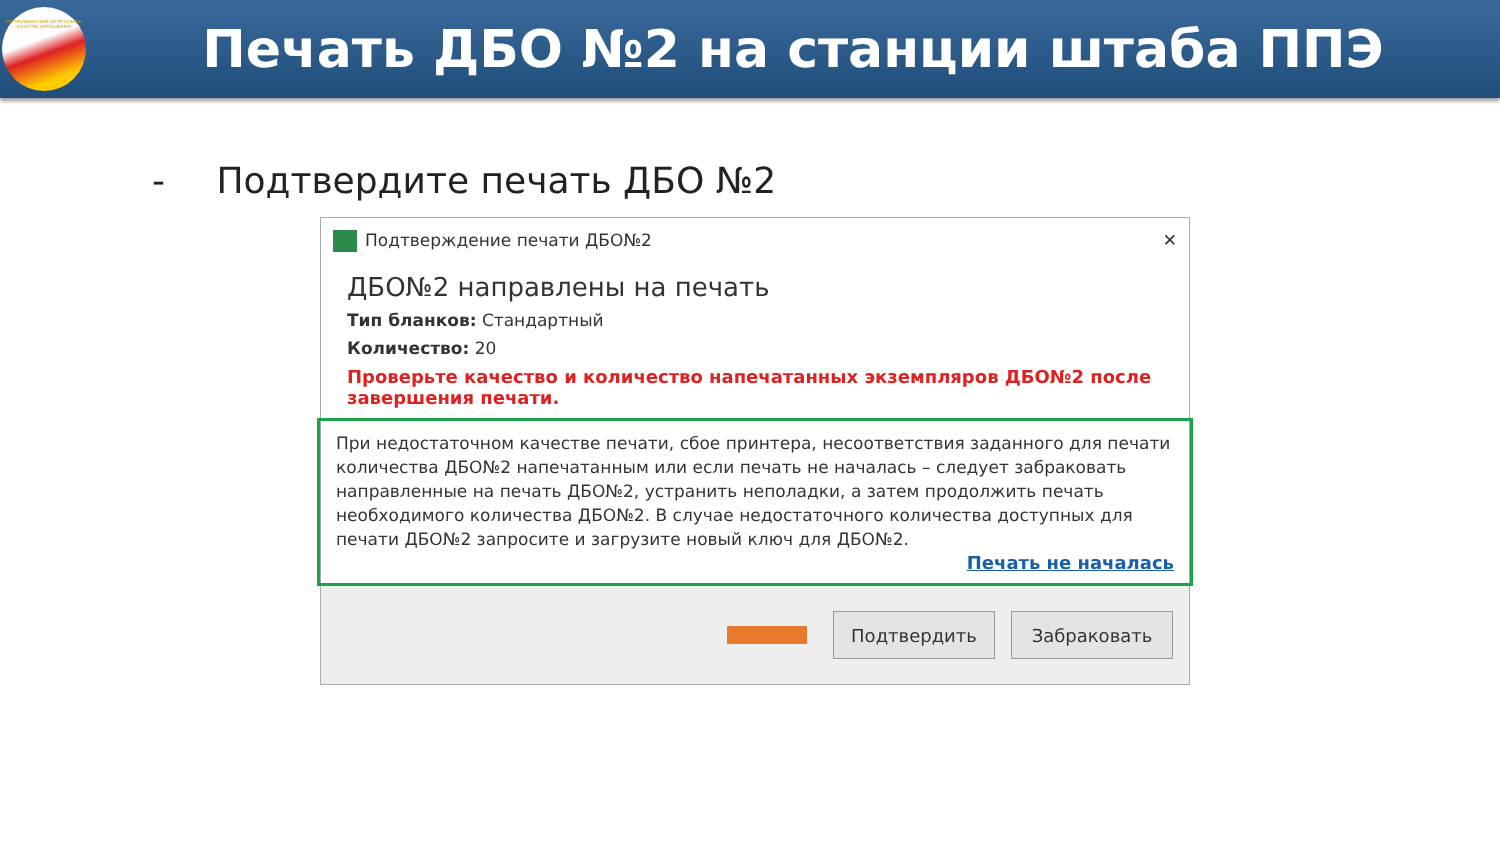РЕСПУБЛИКАНСКИЙ ЦЕНТР ОЦЕНКИ КАЧЕСТВА ОБРАЗОВАНИЯ
Печать ДБО №2 на станции штаба ППЭ
- Подтвердите печать ДБО №2
Подтверждение печати ДБО№2 ✕
ДБО№2 направлены на печать
Тип бланков: Стандартный
Количество: 20
Проверьте качество и количество напечатанных экземпляров ДБО№2 после завершения печати.
При недостаточном качестве печати, сбое принтера, несоответствия заданного для печати количества ДБО№2 напечатанным или если печать не началась – следует забраковать направленные на печать ДБО№2, устранить неполадки, а затем продолжить печать необходимого количества ДБО№2. В случае недостаточного количества доступных для печати ДБО№2 запросите и загрузите новый ключ для ДБО№2.
Печать не началась
Подтвердить Забраковать